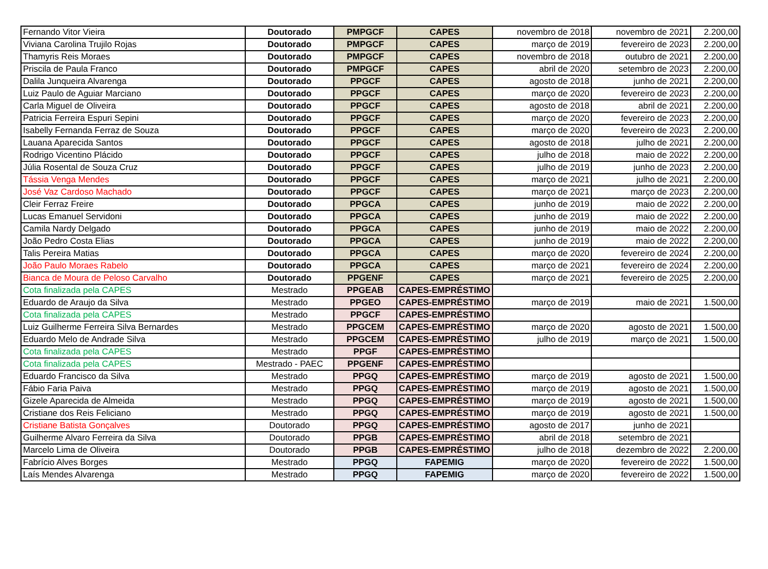| Fernando Vitor Vieira | Doutorado | PMPGCF | CAPES | novembro de 2018 | novembro de 2021 | 2.200,00 |
| Viviana Carolina Trujilo Rojas | Doutorado | PMPGCF | CAPES | março de 2019 | fevereiro de 2023 | 2.200,00 |
| Thamyris Reis Moraes | Doutorado | PMPGCF | CAPES | novembro de 2018 | outubro de 2021 | 2.200,00 |
| Priscila de Paula Franco | Doutorado | PMPGCF | CAPES | abril de 2020 | setembro de 2023 | 2.200,00 |
| Dalila Junqueira Alvarenga | Doutorado | PPGCF | CAPES | agosto de 2018 | junho de 2021 | 2.200,00 |
| Luiz Paulo de Aguiar Marciano | Doutorado | PPGCF | CAPES | março de 2020 | fevereiro de 2023 | 2.200,00 |
| Carla Miguel de Oliveira | Doutorado | PPGCF | CAPES | agosto de 2018 | abril de 2021 | 2.200,00 |
| Patricia Ferreira Espuri Sepini | Doutorado | PPGCF | CAPES | março de 2020 | fevereiro de 2023 | 2.200,00 |
| Isabelly Fernanda Ferraz de Souza | Doutorado | PPGCF | CAPES | março de 2020 | fevereiro de 2023 | 2.200,00 |
| Lauana Aparecida Santos | Doutorado | PPGCF | CAPES | agosto de 2018 | julho de 2021 | 2.200,00 |
| Rodrigo Vicentino Plácido | Doutorado | PPGCF | CAPES | julho de 2018 | maio de 2022 | 2.200,00 |
| Júlia Rosental de Souza Cruz | Doutorado | PPGCF | CAPES | julho de 2019 | junho de 2023 | 2.200,00 |
| Tássia Venga Mendes | Doutorado | PPGCF | CAPES | março de 2021 | julho de 2021 | 2.200,00 |
| José Vaz Cardoso Machado | Doutorado | PPGCF | CAPES | março de 2021 | março de 2023 | 2.200,00 |
| Cleir Ferraz Freire | Doutorado | PPGCA | CAPES | junho de 2019 | maio de 2022 | 2.200,00 |
| Lucas Emanuel Servidoni | Doutorado | PPGCA | CAPES | junho de 2019 | maio de 2022 | 2.200,00 |
| Camila Nardy Delgado | Doutorado | PPGCA | CAPES | junho de 2019 | maio de 2022 | 2.200,00 |
| João Pedro Costa Elias | Doutorado | PPGCA | CAPES | junho de 2019 | maio de 2022 | 2.200,00 |
| Talis Pereira Matias | Doutorado | PPGCA | CAPES | março de 2020 | fevereiro de 2024 | 2.200,00 |
| João Paulo Moraes Rabelo | Doutorado | PPGCA | CAPES | março de 2021 | fevereiro de 2024 | 2.200,00 |
| Bianca de Moura de Peloso Carvalho | Doutorado | PPGENF | CAPES | março de 2021 | fevereiro de 2025 | 2.200,00 |
| Cota finalizada pela CAPES | Mestrado | PPGEAB | CAPES-EMPRÉSTIMO | | | |
| Eduardo de Araujo da Silva | Mestrado | PPGEO | CAPES-EMPRÉSTIMO | março de 2019 | maio de 2021 | 1.500,00 |
| Cota finalizada pela CAPES | Mestrado | PPGCF | CAPES-EMPRÉSTIMO | | | |
| Luiz Guilherme Ferreira Silva Bernardes | Mestrado | PPGCEM | CAPES-EMPRÉSTIMO | março de 2020 | agosto de 2021 | 1.500,00 |
| Eduardo Melo de Andrade Silva | Mestrado | PPGCEM | CAPES-EMPRÉSTIMO | julho de 2019 | março de 2021 | 1.500,00 |
| Cota finalizada pela CAPES | Mestrado | PPGF | CAPES-EMPRÉSTIMO | | | |
| Cota finalizada pela CAPES | Mestrado - PAEC | PPGENF | CAPES-EMPRÉSTIMO | | | |
| Eduardo Francisco da Silva | Mestrado | PPGQ | CAPES-EMPRÉSTIMO | março de 2019 | agosto de 2021 | 1.500,00 |
| Fábio Faria Paiva | Mestrado | PPGQ | CAPES-EMPRÉSTIMO | março de 2019 | agosto de 2021 | 1.500,00 |
| Gizele Aparecida de Almeida | Mestrado | PPGQ | CAPES-EMPRÉSTIMO | março de 2019 | agosto de 2021 | 1.500,00 |
| Cristiane dos Reis Feliciano | Mestrado | PPGQ | CAPES-EMPRÉSTIMO | março de 2019 | agosto de 2021 | 1.500,00 |
| Cristiane Batista Gonçalves | Doutorado | PPGQ | CAPES-EMPRÉSTIMO | agosto de 2017 | junho de 2021 | |
| Guilherme Alvaro Ferreira da Silva | Doutorado | PPGB | CAPES-EMPRÉSTIMO | abril de 2018 | setembro de 2021 | |
| Marcelo Lima de Oliveira | Doutorado | PPGB | CAPES-EMPRÉSTIMO | julho de 2018 | dezembro de 2022 | 2.200,00 |
| Fabrício Alves Borges | Mestrado | PPGQ | FAPEMIG | março de 2020 | fevereiro de 2022 | 1.500,00 |
| Laís Mendes Alvarenga | Mestrado | PPGQ | FAPEMIG | março de 2020 | fevereiro de 2022 | 1.500,00 |